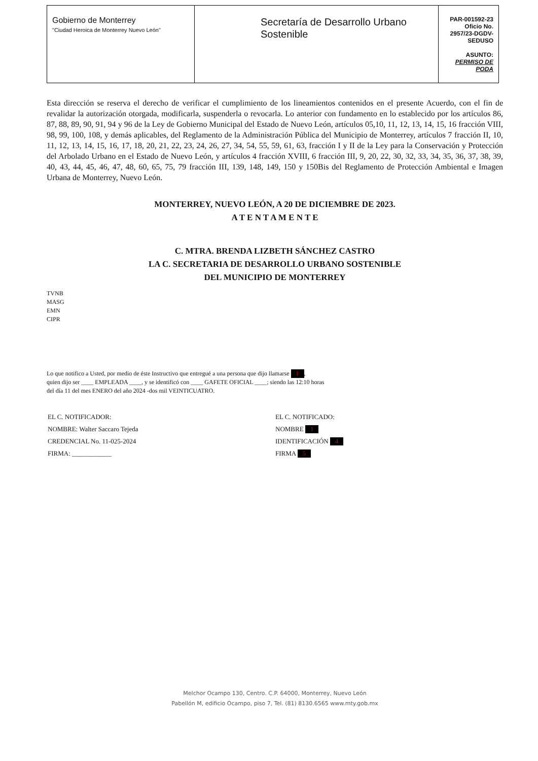| Gobierno de Monterrey "Ciudad Heroica de Monterrey Nuevo León" | Secretaría de Desarrollo Urbano Sostenible | PAR-001592-23 Oficio No. 2957/23-DGDV-SEDUSO ASUNTO: PERMISO DE PODA |
Esta dirección se reserva el derecho de verificar el cumplimiento de los lineamientos contenidos en el presente Acuerdo, con el fin de revalidar la autorización otorgada, modificarla, suspenderla o revocarla. Lo anterior con fundamento en lo establecido por los artículos 86, 87, 88, 89, 90, 91, 94 y 96 de la Ley de Gobierno Municipal del Estado de Nuevo León, artículos 05,10, 11, 12, 13, 14, 15, 16 fracción VIII, 98, 99, 100, 108, y demás aplicables, del Reglamento de la Administración Pública del Municipio de Monterrey, artículos 7 fracción II, 10, 11, 12, 13, 14, 15, 16, 17, 18, 20, 21, 22, 23, 24, 26, 27, 34, 54, 55, 59, 61, 63, fracción I y II de la Ley para la Conservación y Protección del Arbolado Urbano en el Estado de Nuevo León, y artículos 4 fracción XVIII, 6 fracción III, 9, 20, 22, 30, 32, 33, 34, 35, 36, 37, 38, 39, 40, 43, 44, 45, 46, 47, 48, 60, 65, 75, 79 fracción III, 139, 148, 149, 150 y 150Bis del Reglamento de Protección Ambiental e Imagen Urbana de Monterrey, Nuevo León.
MONTERREY, NUEVO LEÓN, A 20 DE DICIEMBRE DE 2023.
A T E N T A M E N T E
C. MTRA. BRENDA LIZBETH SÁNCHEZ CASTRO
LA C. SECRETARIA DE DESARROLLO URBANO SOSTENIBLE
DEL MUNICIPIO DE MONTERREY
TVNB
MASG
EMN
CIPR
Lo que notifico a Usted, por medio de éste Instructivo que entregué a una persona que dijo llamarse 1,
quien dijo ser ____ EMPLEADA ____, y se identificó con ____ GAFETE OFICIAL ____; siendo las 12:10 horas
del día 11 del mes ENERO del año 2024 -dos mil VEINTICUATRO.
| EL C. NOTIFICADOR: | EL C. NOTIFICADO: |
| NOMBRE: Walter Saccaro Tejeda | NOMBRE 1 |
| CREDENCIAL No. 11-025-2024 | IDENTIFICACIÓN 4 |
| FIRMA: ____________ | FIRMA 5 |
Melchor Ocampo 130, Centro. C.P. 64000, Monterrey, Nuevo León
Pabellón M, edificio Ocampo, piso 7, Tel. (81) 8130.6565 www.mty.gob.mx